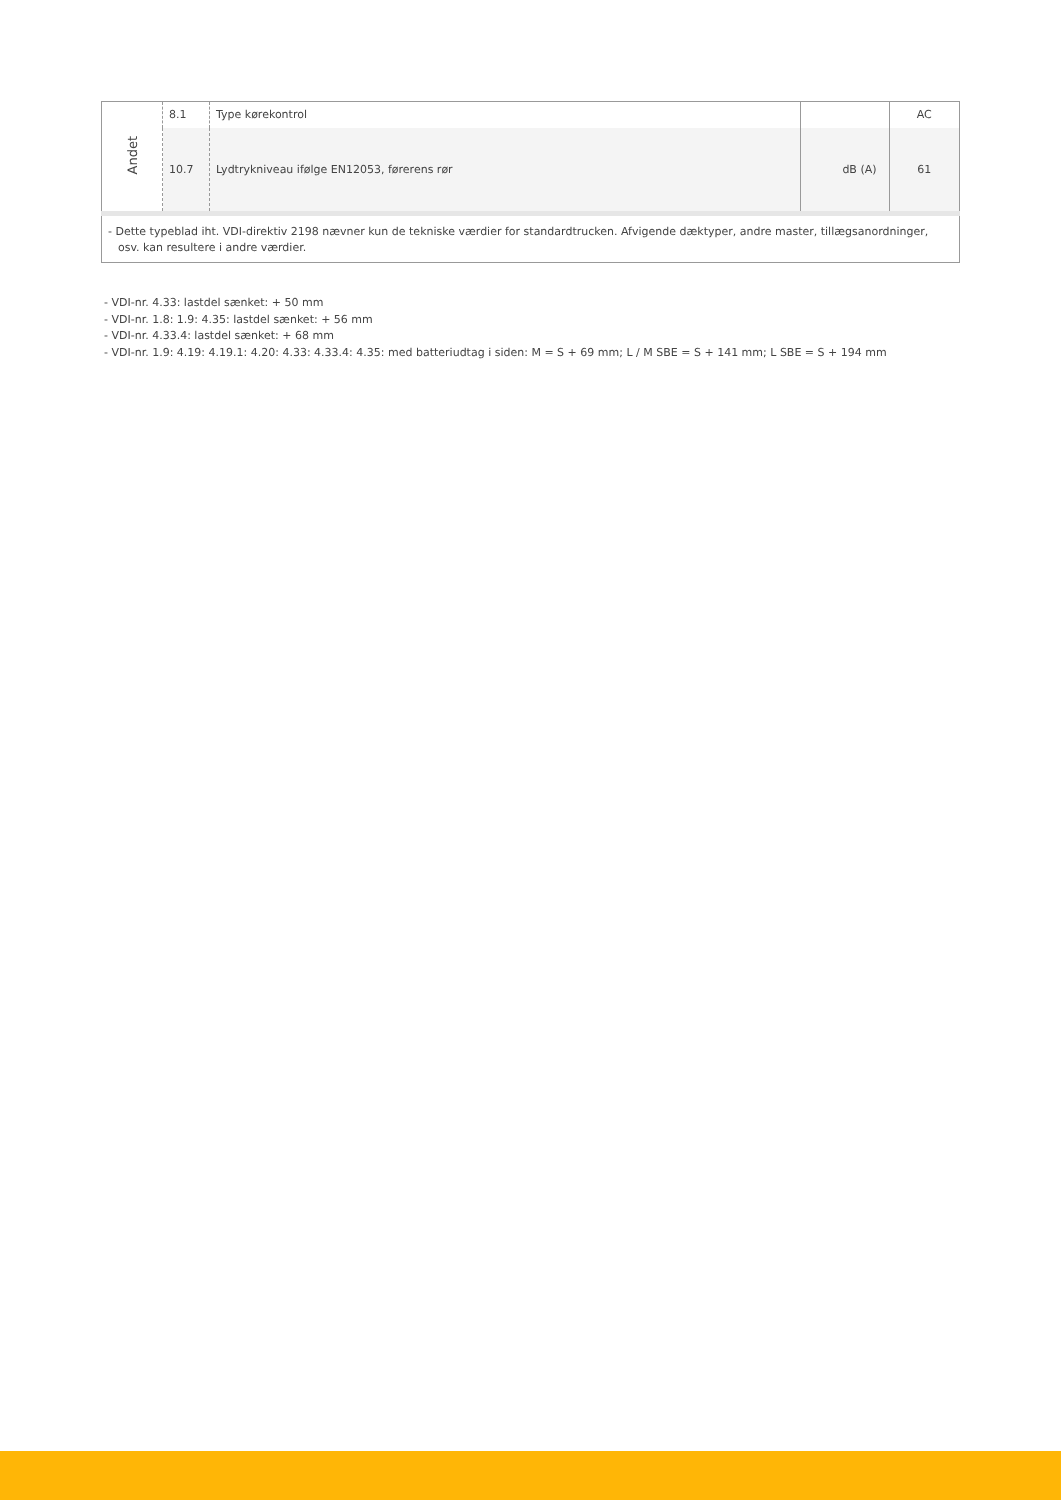| Andet | 8.1 | Type kørekontrol | | AC |
| | 10.7 | Lydtrykniveau ifølge EN12053, førerens rør | dB (A) | 61 |
| - Dette typeblad iht. VDI-direktiv 2198 nævner kun de tekniske værdier for standardtrucken. Afvigende dæktyper, andre master, tillægsanordninger, osv. kan resultere i andre værdier. | | | | |
- VDI-nr. 4.33: lastdel sænket: + 50 mm
- VDI-nr. 1.8: 1.9: 4.35: lastdel sænket: + 56 mm
- VDI-nr. 4.33.4: lastdel sænket: + 68 mm
- VDI-nr. 1.9: 4.19: 4.19.1: 4.20: 4.33: 4.33.4: 4.35: med batteriudtag i siden: M = S + 69 mm; L / M SBE = S + 141 mm; L SBE = S + 194 mm